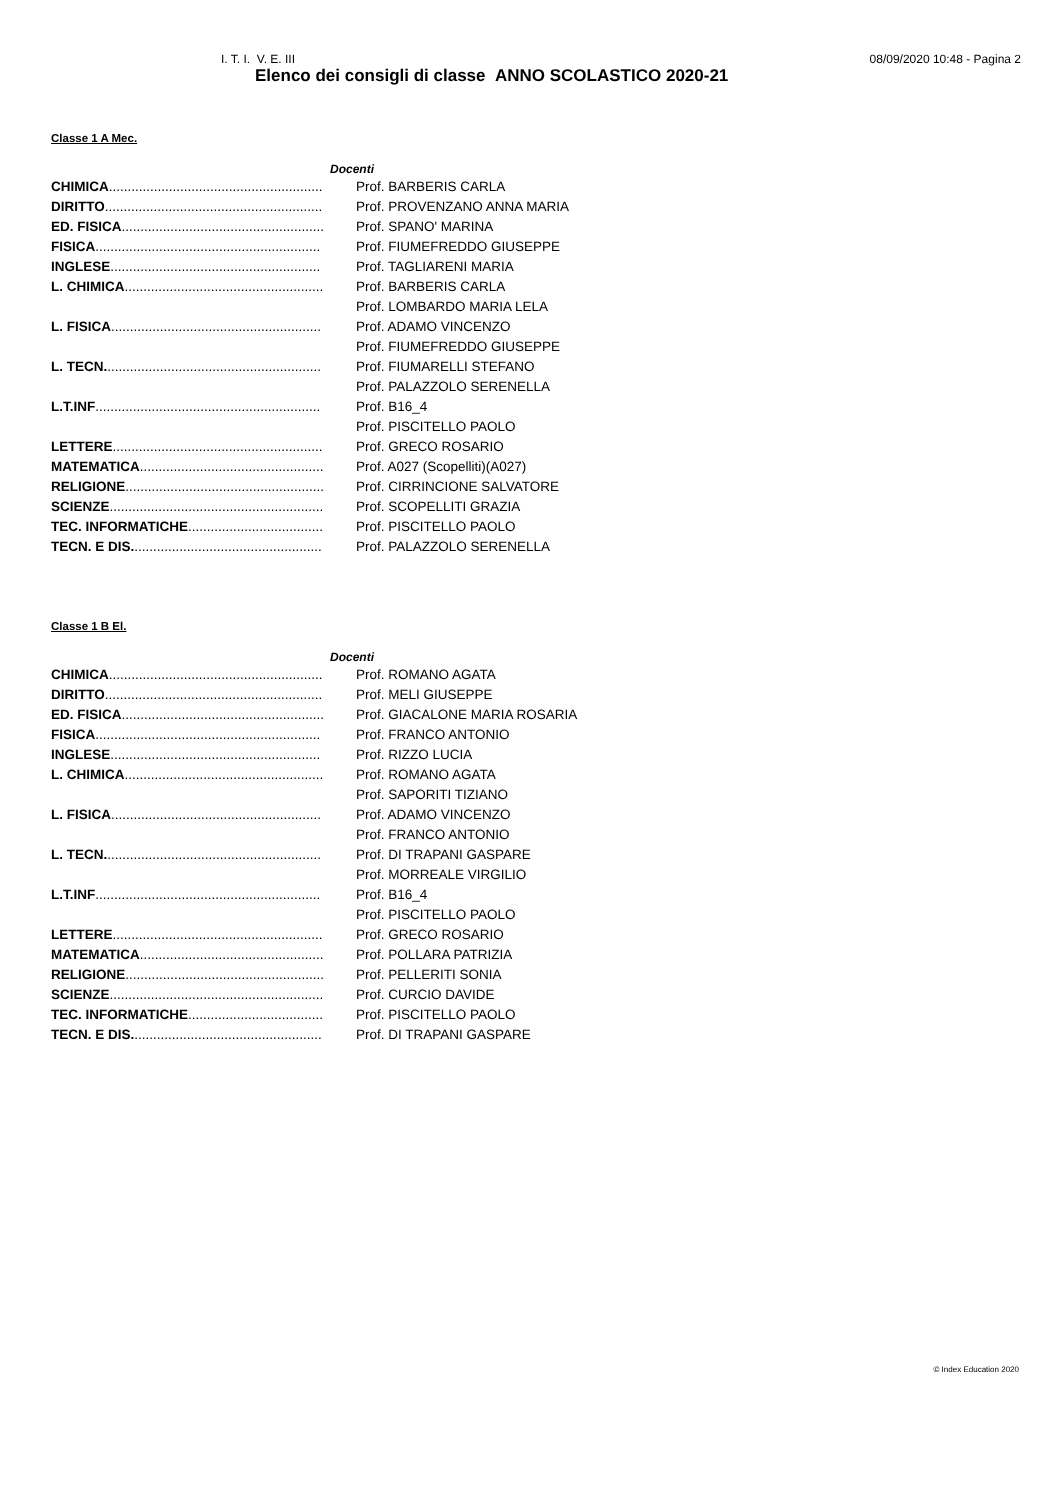I. T. I. V. E. III 08/09/2020 10:48 - Pagina 2
Elenco dei consigli di classe ANNO SCOLASTICO 2020-21
Classe 1 A Mec.
Docenti
| CHIMICA ......................................................... | Prof. BARBERIS CARLA |
| DIRITTO .......................................................... | Prof. PROVENZANO ANNA MARIA |
| ED. FISICA ...................................................... | Prof. SPANO' MARINA |
| FISICA ............................................................ | Prof. FIUMEFREDDO GIUSEPPE |
| INGLESE ........................................................ | Prof. TAGLIARENI MARIA |
| L. CHIMICA ..................................................... | Prof. BARBERIS CARLA |
| | Prof. LOMBARDO MARIA LELA |
| L. FISICA ........................................................ | Prof. ADAMO VINCENZO |
| | Prof. FIUMEFREDDO GIUSEPPE |
| L. TECN. ......................................................... | Prof. FIUMARELLI STEFANO |
| | Prof. PALAZZOLO SERENELLA |
| L.T.INF ............................................................ | Prof. B16_4 |
| | Prof. PISCITELLO PAOLO |
| LETTERE ........................................................ | Prof. GRECO ROSARIO |
| MATEMATICA ................................................. | Prof. A027 (Scopelliti)(A027) |
| RELIGIONE ..................................................... | Prof. CIRRINCIONE SALVATORE |
| SCIENZE ......................................................... | Prof. SCOPELLITI GRAZIA |
| TEC. INFORMATICHE .................................... | Prof. PISCITELLO PAOLO |
| TECN. E DIS. .................................................. | Prof. PALAZZOLO SERENELLA |
Classe 1 B El.
Docenti
| CHIMICA ......................................................... | Prof. ROMANO AGATA |
| DIRITTO .......................................................... | Prof. MELI GIUSEPPE |
| ED. FISICA ...................................................... | Prof. GIACALONE MARIA ROSARIA |
| FISICA ............................................................ | Prof. FRANCO ANTONIO |
| INGLESE ........................................................ | Prof. RIZZO LUCIA |
| L. CHIMICA ..................................................... | Prof. ROMANO AGATA |
| | Prof. SAPORITI TIZIANO |
| L. FISICA ........................................................ | Prof. ADAMO VINCENZO |
| | Prof. FRANCO ANTONIO |
| L. TECN. ......................................................... | Prof. DI TRAPANI GASPARE |
| | Prof. MORREALE VIRGILIO |
| L.T.INF ............................................................ | Prof. B16_4 |
| | Prof. PISCITELLO PAOLO |
| LETTERE ........................................................ | Prof. GRECO ROSARIO |
| MATEMATICA ................................................. | Prof. POLLARA PATRIZIA |
| RELIGIONE ..................................................... | Prof. PELLERITI SONIA |
| SCIENZE ......................................................... | Prof. CURCIO DAVIDE |
| TEC. INFORMATICHE .................................... | Prof. PISCITELLO PAOLO |
| TECN. E DIS. .................................................. | Prof. DI TRAPANI GASPARE |
© Index Education 2020